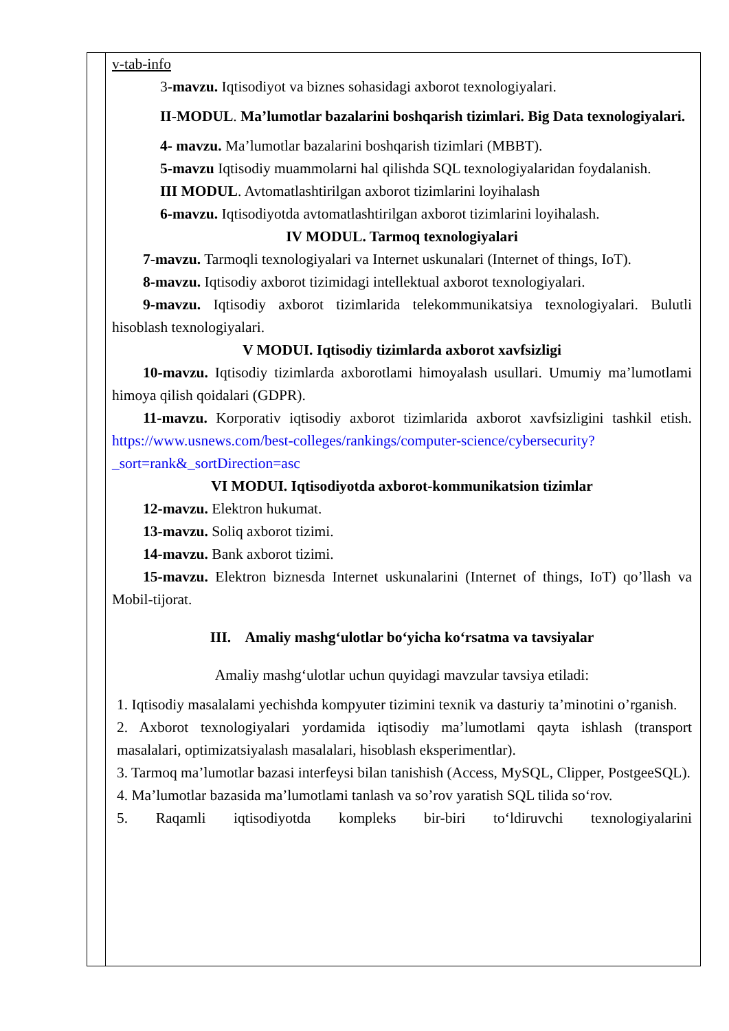| | v-tab-info 3- mavzu. Iqtisodiyot va biznes sohasidagi axborot texnologiyalari. II-MODUL . Ma’lumotlar bazalarini boshqarish tizimlari. Big Data texnologiyalari. 4- mavzu. Ma’lumotlar bazalarini boshqarish tizimlari (MBBT). 5-mavzu Iqtisodiy muammolarni hal qilishda SQL texnologiyalaridan foydalanish. III MODUL . Avtomatlashtirilgan axborot tizimlarini loyihalash 6-mavzu. Iqtisodiyotda avtomatlashtirilgan axborot tizimlarini loyihalash. IV MODUL. Tarmoq texnologiyalari 7-mavzu. Tarmoqli texnologiyalari va Internet uskunalari (Internet of things, IoT). 8-mavzu. Iqtisodiy axborot tizimidagi intellektual axborot texnologiyalari. 9-mavzu. Iqtisodiy axborot tizimlarida telekommunikatsiya texnologiyalari. Bulutli hisoblash texnologiyalari. V MODUI. Iqtisodiy tizimlarda axborot xavfsizligi 10-mavzu. Iqtisodiy tizimlarda axborotlami himoyalash usullari. Umumiy ma’lumotlami himoya qilish qoidalari (GDPR). 11-mavzu. Korporativ iqtisodiy axborot tizimlarida axborot xavfsizligini tashkil etish. https://www.usnews.com/best-colleges/rankings/computer-science/cybersecurity?_sort=rank&_sortDirection=asc VI MODUI. Iqtisodiyotda axborot-kommunikatsion tizimlar 12-mavzu. Elektron hukumat. 13-mavzu. Soliq axborot tizimi. 14-mavzu. Bank axborot tizimi. 15-mavzu. Elektron biznesda Internet uskunalarini (Internet of things, IoT) qo’llash va Mobil-tijorat. III. Amaliy mashg‘ulotlar bo‘yicha ko‘rsatma va tavsiyalar Amaliy mashg‘ulotlar uchun quyidagi mavzular tavsiya etiladi: 1. Iqtisodiy masalalami yechishda kompyuter tizimini texnik va dasturiy ta’minotini o’rganish. 2. Axborot texnologiyalari yordamida iqtisodiy ma’lumotlami qayta ishlash (transport masalalari, optimizatsiyalash masalalari, hisoblash eksperimentlar). 3. Tarmoq ma’lumotlar bazasi interfeysi bilan tanishish (Access, MySQL, Clipper, PostgeeSQL). 4. Ma’lumotlar bazasida ma’lumotlami tanlash va so’rov yaratish SQL tilida so‘rov. 5. Raqamli iqtisodiyotda kompleks bir-biri to‘ldiruvchi texnologiyalarini |